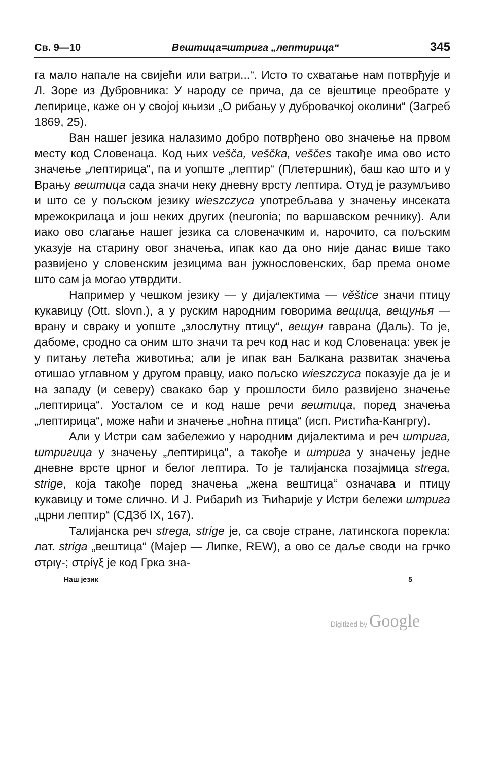Св. 9—10 Вештица=штрига „лептирица“345
га мало напале на свијећи или ватри...“. Исто то схватање нам потврђује и Л. Зоре из Дубровника: У народу се прича, да се вјештице преобрате у лепирице, каже он у својој књизи „О рибању у дубровачкој околини“ (Загреб 1869, 25).
Ван нашег језика налазимо добро потврђено ово значење на првом месту код Словенаца. Код њих vešča, veščka, veščes такође има ово исто значење „лептирица“, па и уопште „лептир“ (Плетершник), баш као што и у Врању вештица сада значи неку дневну врсту лептира. Отуд је разумљиво и што се у пољском језику wieszczyca употребљава у значењу инсеката мрежокрилаца и још неких других (neuronia; по варшавском речнику). Али иако ово слагање нашег језика са словеначким и, нарочито, са пољским указује на старину овог значења, ипак као да оно није данас више тако развијено у словенским језицима ван јужнословенских, бар према ономе што сам ја могао утврдити.
Например у чешком језику — у дијалектима — věštice значи птицу кукавицу (Ott. slovn.), а у руским народним говорима вещица, вещунья — врану и свраку и уопште „злослутну птицу“, вещун гаврана (Даль). То је, дабоме, сродно са оним што значи та реч код нас и код Словенаца: увек је у питању летећа животиња; али је ипак ван Балкана развитак значења отишао углавном у другом правцу, иако пољско wieszczyca показује да је и на западу (и северу) свакако бар у прошлости било развијено значење „лептирица“. Уосталом се и код наше речи вештица, поред значења „лептирица“, може наћи и значење „ноћна птица“ (исп. Ристића-Кангргу).
Али у Истри сам забележио у народним дијалектима и реч штрига, штригица у значењу „лептирица“, а такође и штрига у значењу једне дневне врсте црног и белог лептира. То је талијанска позајмица strega, strige, која такође поред значења „жена вештица“ означава и птицу кукавицу и томе слично. И Ј. Рибарић из Ћићарије у Истри бележи штрига „црни лептир“ (СДЗб IX, 167).
Талијанска реч strega, strige је, са своје стране, латинскога порекла: лат. striga „вештица“ (Мајер — Липке, REW), а ово се даље своди на грчко στριγ-; στρίγξ је код Грка зна-
Наш језик 5
Digitized by Google